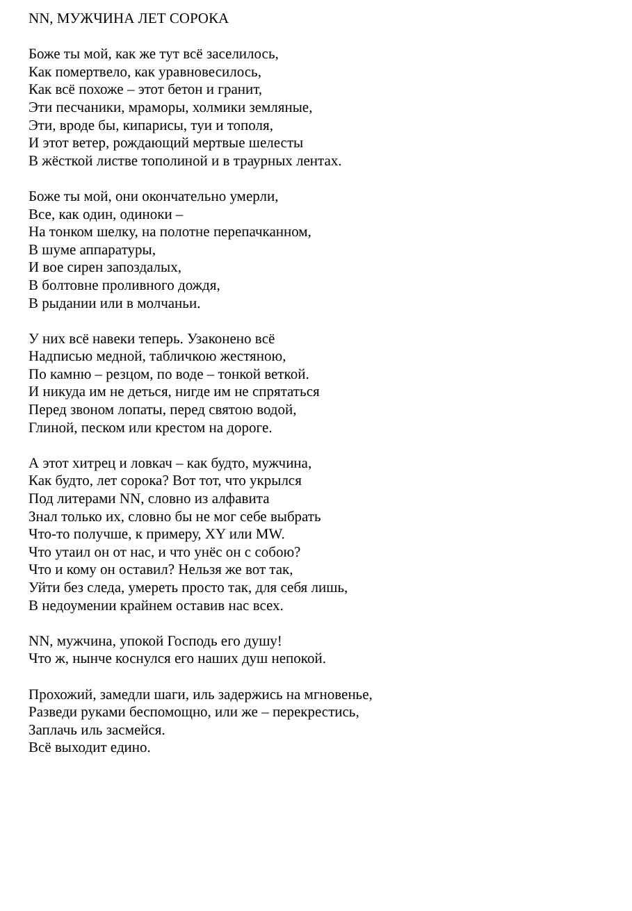NN, МУЖЧИНА ЛЕТ СОРОКА
Боже ты мой, как же тут всё заселилось,
Как помертвело, как уравновесилось,
Как всё похоже – этот бетон и гранит,
Эти песчаники, мраморы, холмики земляные,
Эти, вроде бы, кипарисы, туи и тополя,
И этот ветер, рождающий мертвые шелесты
В жёсткой листве тополиной и в траурных лентах.
Боже ты мой, они окончательно умерли,
Все, как один, одиноки –
На тонком шелку, на полотне перепачканном,
В шуме аппаратуры,
И вое сирен запоздалых,
В болтовне проливного дождя,
В рыдании или в молчаньи.
У них всё навеки теперь. Узаконено всё
Надписью медной, табличкою жестяною,
По камню – резцом, по воде – тонкой веткой.
И никуда им не деться, нигде им не спрятаться
Перед звоном лопаты, перед святою водой,
Глиной, песком или крестом на дороге.
А этот хитрец и ловкач – как будто, мужчина,
Как будто, лет сорока? Вот тот, что укрылся
Под литерами NN, словно из алфавита
Знал только их, словно бы не мог себе выбрать
Что-то получше, к примеру, XY или MW.
Что утаил он от нас, и что унёс он с собою?
Что и кому он оставил? Нельзя же вот так,
Уйти без следа, умереть просто так, для себя лишь,
В недоумении крайнем оставив нас всех.
NN, мужчина, упокой Господь его душу!
Что ж, нынче коснулся его наших душ непокой.
Прохожий, замедли шаги, иль задержись на мгновенье,
Разведи руками беспомощно, или же – перекрестись,
Заплачь иль засмейся.
Всё выходит едино.